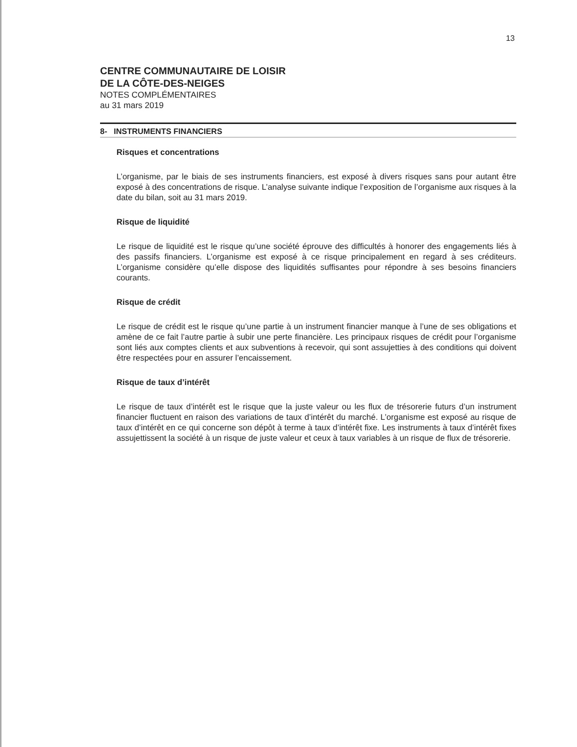13
CENTRE COMMUNAUTAIRE DE LOISIR
DE LA CÔTE-DES-NEIGES
NOTES COMPLÉMENTAIRES
au 31 mars 2019
8- INSTRUMENTS FINANCIERS
Risques et concentrations
L’organisme, par le biais de ses instruments financiers, est exposé à divers risques sans pour autant être exposé à des concentrations de risque. L’analyse suivante indique l’exposition de l’organisme aux risques à la date du bilan, soit au 31 mars 2019.
Risque de liquidité
Le risque de liquidité est le risque qu’une société éprouve des difficultés à honorer des engagements liés à des passifs financiers. L’organisme est exposé à ce risque principalement en regard à ses créditeurs. L’organisme considère qu’elle dispose des liquidités suffisantes pour répondre à ses besoins financiers courants.
Risque de crédit
Le risque de crédit est le risque qu’une partie à un instrument financier manque à l’une de ses obligations et amène de ce fait l’autre partie à subir une perte financière. Les principaux risques de crédit pour l’organisme sont liés aux comptes clients et aux subventions à recevoir, qui sont assujetties à des conditions qui doivent être respectées pour en assurer l’encaissement.
Risque de taux d’intérêt
Le risque de taux d’intérêt est le risque que la juste valeur ou les flux de trésorerie futurs d’un instrument financier fluctuent en raison des variations de taux d’intérêt du marché. L’organisme est exposé au risque de taux d’intérêt en ce qui concerne son dépôt à terme à taux d’intérêt fixe. Les instruments à taux d’intérêt fixes assujettissent la société à un risque de juste valeur et ceux à taux variables à un risque de flux de trésorerie.